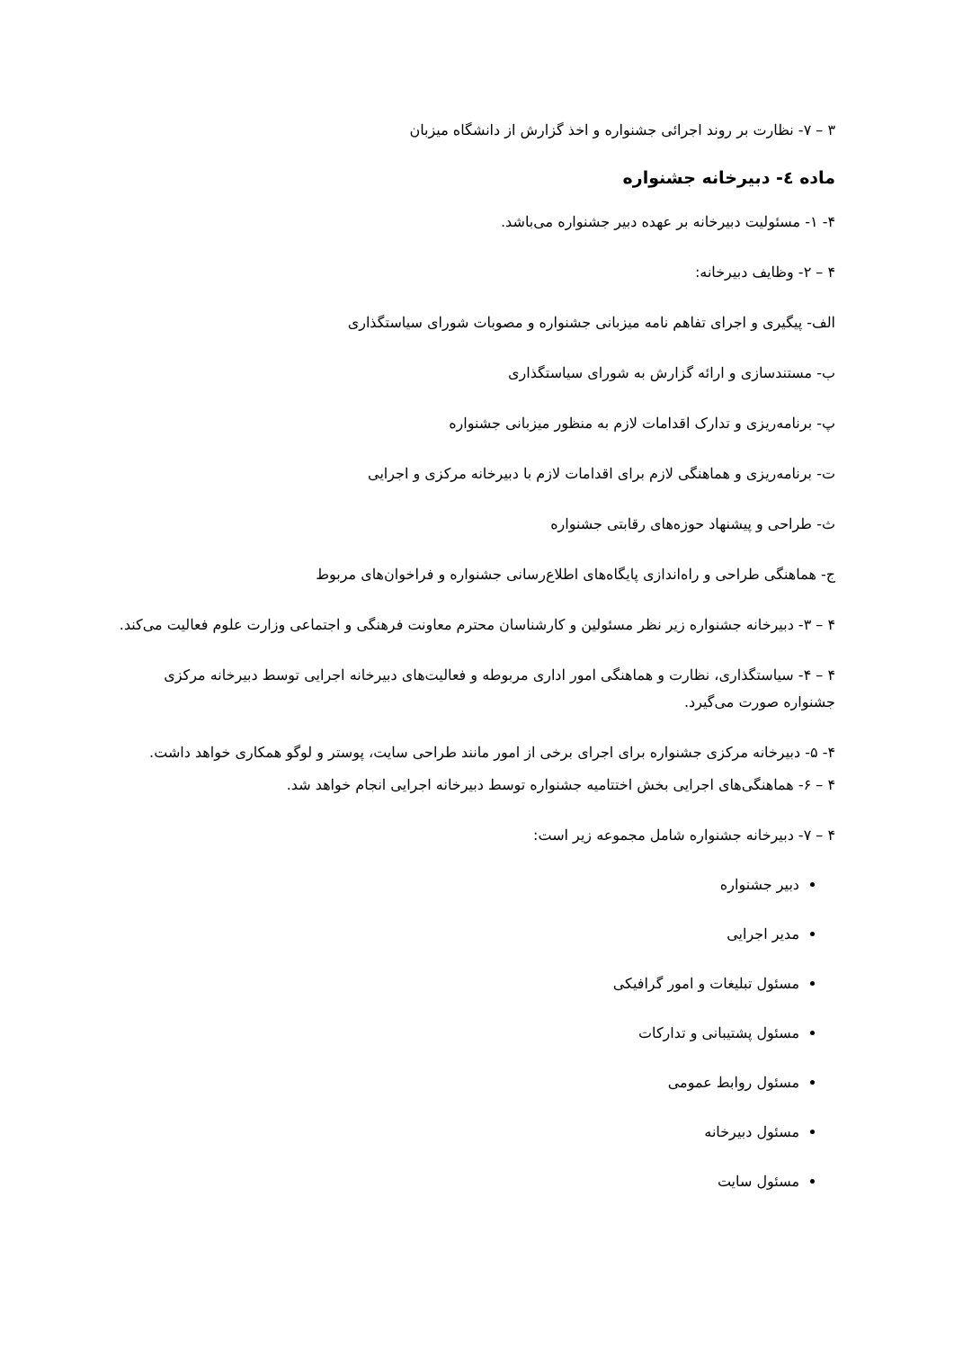۳ – ۷- نظارت بر روند اجرائی جشنواره و اخذ گزارش از دانشگاه میزبان
ماده ٤- دبیرخانه جشنواره
۴- ۱- مسئولیت دبیرخانه بر عهده دبیر جشنواره می‌باشد.
۴ – ۲- وظایف دبیرخانه:
الف- پیگیری و اجرای تفاهم نامه میزبانی جشنواره و مصوبات شورای سیاستگذاری
ب- مستندسازی و ارائه گزارش به شورای سیاستگذاری
پ- برنامه‌ریزی و تدارک اقدامات لازم به منظور میزبانی جشنواره
ت- برنامه‌ریزی و هماهنگی لازم برای اقدامات لازم با دبیرخانه مرکزی و اجرایی
ث- طراحی و پیشنهاد حوزه‌های رقابتی جشنواره
ج- هماهنگی طراحی و راه‌اندازی پایگاه‌های اطلاع‌رسانی جشنواره و فراخوان‌های مربوط
۴ – ۳- دبیرخانه جشنواره زیر نظر مسئولین و کارشناسان محترم معاونت فرهنگی و اجتماعی وزارت علوم فعالیت می‌کند.
۴ – ۴- سیاستگذاری، نظارت و هماهنگی امور اداری مربوطه و فعالیت‌های دبیرخانه اجرایی توسط دبیرخانه مرکزی جشنواره صورت می‌گیرد.
۴- ۵- دبیرخانه مرکزی جشنواره برای اجرای برخی از امور مانند طراحی سایت، پوستر و لوگو همکاری خواهد داشت.
۴ – ۶- هماهنگی‌های اجرایی بخش اختتامیه جشنواره توسط دبیرخانه اجرایی انجام خواهد شد.
۴ – ۷- دبیرخانه جشنواره شامل مجموعه زیر است:
دبیر جشنواره
مدیر اجرایی
مسئول تبلیغات و امور گرافیکی
مسئول پشتیبانی و تدارکات
مسئول روابط عمومی
مسئول دبیرخانه
مسئول سایت